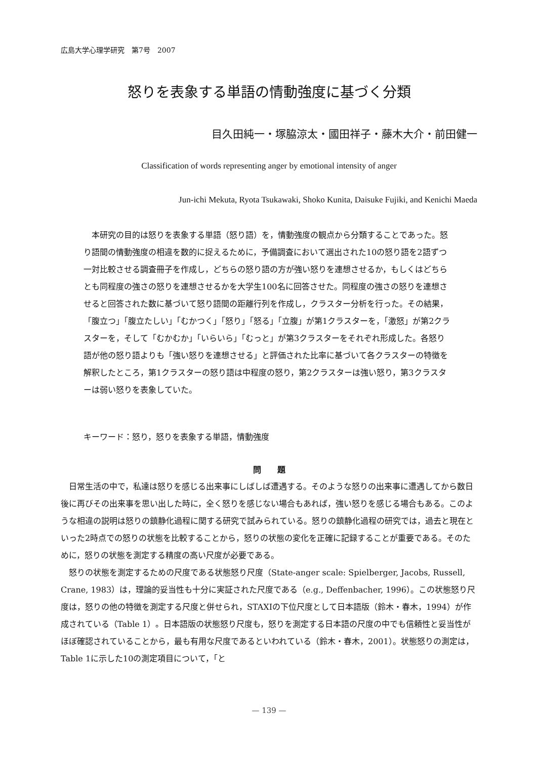広島大学心理学研究　第7号　2007
怒りを表象する単語の情動強度に基づく分類
目久田純一・塚脇涼太・國田祥子・藤木大介・前田健一
Classification of words representing anger by emotional intensity of anger
Jun-ichi Mekuta, Ryota Tsukawaki, Shoko Kunita, Daisuke Fujiki, and Kenichi Maeda
本研究の目的は怒りを表象する単語（怒り語）を，情動強度の観点から分類することであった。怒り語間の情動強度の相違を数的に捉えるために，予備調査において選出された10の怒り語を2語ずつ一対比較させる調査冊子を作成し，どちらの怒り語の方が強い怒りを連想させるか，もしくはどちらとも同程度の強さの怒りを連想させるかを大学生100名に回答させた。同程度の強さの怒りを連想させると回答された数に基づいて怒り語間の距離行列を作成し，クラスター分析を行った。その結果，「腹立つ」「腹立たしい」「むかつく」「怒り」「怒る」「立腹」が第1クラスターを，「激怒」が第2クラスターを，そして「むかむか」「いらいら」「むっと」が第3クラスターをそれぞれ形成した。各怒り語が他の怒り語よりも「強い怒りを連想させる」と評価された比率に基づいて各クラスターの特徴を解釈したところ，第1クラスターの怒り語は中程度の怒り，第2クラスターは強い怒り，第3クラスターは弱い怒りを表象していた。
キーワード：怒り，怒りを表象する単語，情動強度
問　　題
日常生活の中で，私達は怒りを感じる出来事にしばしば遭遇する。そのような怒りの出来事に遭遇してから数日後に再びその出来事を思い出した時に，全く怒りを感じない場合もあれば，強い怒りを感じる場合もある。このような相違の説明は怒りの鎮静化過程に関する研究で試みられている。怒りの鎮静化過程の研究では，過去と現在といった2時点での怒りの状態を比較することから，怒りの状態の変化を正確に記録することが重要である。そのために，怒りの状態を測定する精度の高い尺度が必要である。
怒りの状態を測定するための尺度である状態怒り尺度（State-anger scale: Spielberger, Jacobs, Russell, Crane, 1983）は，理論的妥当性も十分に実証された尺度である（e.g., Deffenbacher, 1996）。この状態怒り尺度は，怒りの他の特徴を測定する尺度と併せられ，STAXIの下位尺度として日本語版（鈴木・春木，1994）が作成されている（Table 1）。日本語版の状態怒り尺度も，怒りを測定する日本語の尺度の中でも信頼性と妥当性がほぼ確認されていることから，最も有用な尺度であるといわれている（鈴木・春木，2001）。状態怒りの測定は，Table 1に示した10の測定項目について，「と
— 139 —